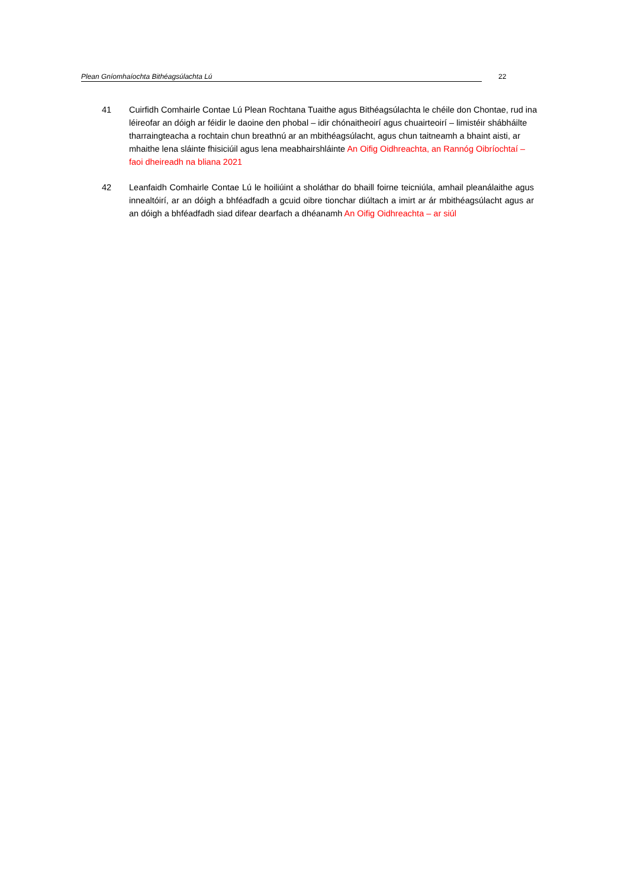Plean Gníomhaíochta Bithéagsúlachta Lú 22
41 Cuirfidh Comhairle Contae Lú Plean Rochtana Tuaithe agus Bithéagsúlachta le chéile don Chontae, rud ina léireofar an dóigh ar féidir le daoine den phobal – idir chónaitheoirí agus chuairteoirí – limistéir shábháilte tharraingteacha a rochtain chun breathnú ar an mbithéagsúlacht, agus chun taitneamh a bhaint aisti, ar mhaithe lena sláinte fhisiciúil agus lena meabhairshláinte An Oifig Oidhreachta, an Rannóg Oibríochtaí – faoi dheireadh na bliana 2021
42 Leanfaidh Comhairle Contae Lú le hoiliúint a sholáthar do bhaill foirne teicniúla, amhail pleanálaithe agus innealtóirí, ar an dóigh a bhféadfadh a gcuid oibre tionchar diúltach a imirt ar ár mbithéagsúlacht agus ar an dóigh a bhféadfadh siad difear dearfach a dhéanamh An Oifig Oidhreachta – ar siúl